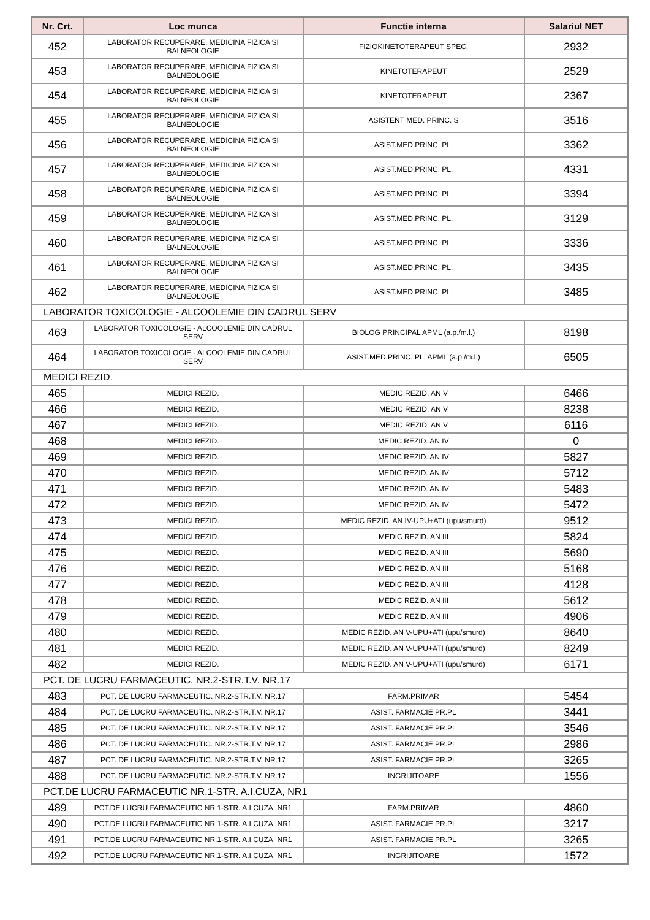| Nr. Crt. | Loc munca | Functie interna | Salariul NET |
| --- | --- | --- | --- |
| 452 | LABORATOR RECUPERARE, MEDICINA FIZICA SI BALNEOLOGIE | FIZIOKINETOTERAPEUT SPEC. | 2932 |
| 453 | LABORATOR RECUPERARE, MEDICINA FIZICA SI BALNEOLOGIE | KINETOTERAPEUT | 2529 |
| 454 | LABORATOR RECUPERARE, MEDICINA FIZICA SI BALNEOLOGIE | KINETOTERAPEUT | 2367 |
| 455 | LABORATOR RECUPERARE, MEDICINA FIZICA SI BALNEOLOGIE | ASISTENT MED. PRINC. S | 3516 |
| 456 | LABORATOR RECUPERARE, MEDICINA FIZICA SI BALNEOLOGIE | ASIST.MED.PRINC. PL. | 3362 |
| 457 | LABORATOR RECUPERARE, MEDICINA FIZICA SI BALNEOLOGIE | ASIST.MED.PRINC. PL. | 4331 |
| 458 | LABORATOR RECUPERARE, MEDICINA FIZICA SI BALNEOLOGIE | ASIST.MED.PRINC. PL. | 3394 |
| 459 | LABORATOR RECUPERARE, MEDICINA FIZICA SI BALNEOLOGIE | ASIST.MED.PRINC. PL. | 3129 |
| 460 | LABORATOR RECUPERARE, MEDICINA FIZICA SI BALNEOLOGIE | ASIST.MED.PRINC. PL. | 3336 |
| 461 | LABORATOR RECUPERARE, MEDICINA FIZICA SI BALNEOLOGIE | ASIST.MED.PRINC. PL. | 3435 |
| 462 | LABORATOR RECUPERARE, MEDICINA FIZICA SI BALNEOLOGIE | ASIST.MED.PRINC. PL. | 3485 |
| LABORATOR TOXICOLOGIE - ALCOOLEMIE DIN CADRUL SERV | | | |
| 463 | LABORATOR TOXICOLOGIE - ALCOOLEMIE DIN CADRUL SERV | BIOLOG PRINCIPAL APML (a.p./m.l.) | 8198 |
| 464 | LABORATOR TOXICOLOGIE - ALCOOLEMIE DIN CADRUL SERV | ASIST.MED.PRINC. PL. APML (a.p./m.l.) | 6505 |
| MEDICI REZID. | | | |
| 465 | MEDICI REZID. | MEDIC REZID. AN V | 6466 |
| 466 | MEDICI REZID. | MEDIC REZID. AN V | 8238 |
| 467 | MEDICI REZID. | MEDIC REZID. AN V | 6116 |
| 468 | MEDICI REZID. | MEDIC REZID. AN IV | 0 |
| 469 | MEDICI REZID. | MEDIC REZID. AN IV | 5827 |
| 470 | MEDICI REZID. | MEDIC REZID. AN IV | 5712 |
| 471 | MEDICI REZID. | MEDIC REZID. AN IV | 5483 |
| 472 | MEDICI REZID. | MEDIC REZID. AN IV | 5472 |
| 473 | MEDICI REZID. | MEDIC REZID. AN IV-UPU+ATI (upu/smurd) | 9512 |
| 474 | MEDICI REZID. | MEDIC REZID. AN III | 5824 |
| 475 | MEDICI REZID. | MEDIC REZID. AN III | 5690 |
| 476 | MEDICI REZID. | MEDIC REZID. AN III | 5168 |
| 477 | MEDICI REZID. | MEDIC REZID. AN III | 4128 |
| 478 | MEDICI REZID. | MEDIC REZID. AN III | 5612 |
| 479 | MEDICI REZID. | MEDIC REZID. AN III | 4906 |
| 480 | MEDICI REZID. | MEDIC REZID. AN V-UPU+ATI (upu/smurd) | 8640 |
| 481 | MEDICI REZID. | MEDIC REZID. AN V-UPU+ATI (upu/smurd) | 8249 |
| 482 | MEDICI REZID. | MEDIC REZID. AN V-UPU+ATI (upu/smurd) | 6171 |
| PCT. DE LUCRU FARMACEUTIC. NR.2-STR.T.V. NR.17 | | | |
| 483 | PCT. DE LUCRU FARMACEUTIC. NR.2-STR.T.V. NR.17 | FARM.PRIMAR | 5454 |
| 484 | PCT. DE LUCRU FARMACEUTIC. NR.2-STR.T.V. NR.17 | ASIST. FARMACIE PR.PL | 3441 |
| 485 | PCT. DE LUCRU FARMACEUTIC. NR.2-STR.T.V. NR.17 | ASIST. FARMACIE PR.PL | 3546 |
| 486 | PCT. DE LUCRU FARMACEUTIC. NR.2-STR.T.V. NR.17 | ASIST. FARMACIE PR.PL | 2986 |
| 487 | PCT. DE LUCRU FARMACEUTIC. NR.2-STR.T.V. NR.17 | ASIST. FARMACIE PR.PL | 3265 |
| 488 | PCT. DE LUCRU FARMACEUTIC. NR.2-STR.T.V. NR.17 | INGRIJITOARE | 1556 |
| PCT.DE LUCRU FARMACEUTIC NR.1-STR. A.I.CUZA, NR1 | | | |
| 489 | PCT.DE LUCRU FARMACEUTIC NR.1-STR. A.I.CUZA, NR1 | FARM.PRIMAR | 4860 |
| 490 | PCT.DE LUCRU FARMACEUTIC NR.1-STR. A.I.CUZA, NR1 | ASIST. FARMACIE PR.PL | 3217 |
| 491 | PCT.DE LUCRU FARMACEUTIC NR.1-STR. A.I.CUZA, NR1 | ASIST. FARMACIE PR.PL | 3265 |
| 492 | PCT.DE LUCRU FARMACEUTIC NR.1-STR. A.I.CUZA, NR1 | INGRIJITOARE | 1572 |